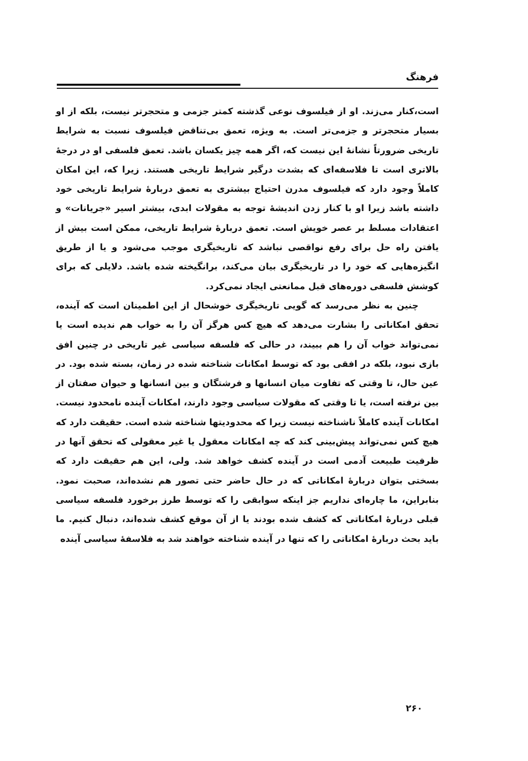فرهنگ
است،کنار می‌زند. او از فیلسوف نوعی گذشته کمتر جزمی و متحجرتر نیست، بلکه از او بسیار متحجرتر و جزمی‌تر است. به ویژه، تعمق بی‌تناقض فیلسوف نسبت به شرایط تاریخی ضرورتاً نشانهٔ این نیست که، اگر همه چیز یکسان باشد. تعمق فلسفی او در درجهٔ بالاتری است تا فلاسفه‌ای که بشدت درگیر شرایط تاریخی هستند. زیرا که، این امکان کاملاً وجود دارد که فیلسوف مدرن احتیاج بیشتری به تعمق دربارهٔ شرایط تاریخی خود داشته باشد زیرا او با کنار زدن اندیشهٔ توجه به مقولات ابدی، بیشتر اسیر «جریانات» و اعتقادات مسلط بر عصر خویش است. تعمق دربارهٔ شرایط تاریخی، ممکن است بیش از یافتن راه حل برای رفع نواقصی نباشد که تاریخیگری موجب می‌شود و یا از طریق انگیزه‌هایی که خود را در تاریخیگری بیان می‌کند، برانگیخته شده باشد. دلایلی که برای کوشش فلسفی دوره‌های قبل ممانعتی ایجاد نمی‌کرد.
چنین به نظر می‌رسد که گویی تاریخیگری خوشحال از این اطمینان است که آینده، تحقق امکاناتی را بشارت می‌دهد که هیچ کس هرگز آن را به خواب هم ندیده است یا نمی‌تواند خواب آن را هم ببیند، در حالی که فلسفه سیاسی غیر تاریخی در چنین افق بازی نبود، بلکه در افقی بود که توسط امکانات شناخته شده در زمان، بسته شده بود. در عین حال، تا وقتی که تفاوت میان انسانها و فرشتگان و بین انسانها و حیوان صفتان از بین نرفته است، یا تا وقتی که مقولات سیاسی وجود دارند، امکانات آینده نامحدود نیست. امکانات آینده کاملاً ناشناخته نیست زیرا که محدودیتها شناخته شده است. حقیقت دارد که هیچ کس نمی‌تواند پیش‌بینی کند که چه امکانات معقول یا غیر معقولی که تحقق آنها در ظرفیت طبیعت آدمی است در آینده کشف خواهد شد. ولی، این هم حقیقت دارد که بسختی بتوان دربارهٔ امکاناتی که در حال حاضر حتی تصور هم نشده‌اند، صحبت نمود. بنابراین، ما چاره‌ای نداریم جز اینکه سوابقی را که توسط طرز برخورد فلسفه سیاسی قبلی دربارهٔ امکاناتی که کشف شده بودند یا از آن موقع کشف شده‌اند، دنبال کنیم. ما باید بحث دربارهٔ امکاناتی را که تنها در آینده شناخته خواهند شد به فلاسفهٔ سیاسی آینده
۲۶۰